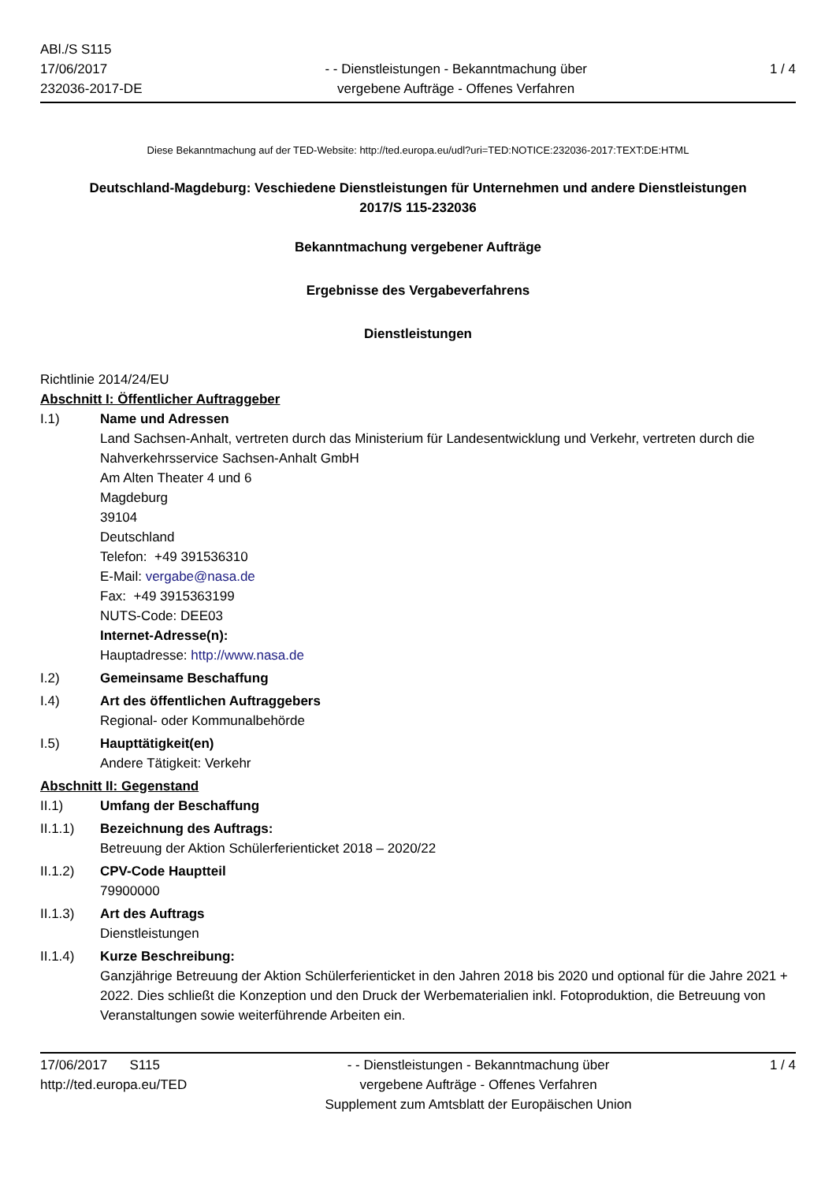ABl./S S115
17/06/2017
232036-2017-DE
- - Dienstleistungen - Bekanntmachung über
vergebene Aufträge - Offenes Verfahren
1 / 4
Diese Bekanntmachung auf der TED-Website: http://ted.europa.eu/udl?uri=TED:NOTICE:232036-2017:TEXT:DE:HTML
Deutschland-Magdeburg: Veschiedene Dienstleistungen für Unternehmen und andere Dienstleistungen
2017/S 115-232036
Bekanntmachung vergebener Aufträge
Ergebnisse des Vergabeverfahrens
Dienstleistungen
Richtlinie 2014/24/EU
Abschnitt I: Öffentlicher Auftraggeber
I.1) Name und Adressen
Land Sachsen-Anhalt, vertreten durch das Ministerium für Landesentwicklung und Verkehr, vertreten durch die Nahverkehrsservice Sachsen-Anhalt GmbH
Am Alten Theater 4 und 6
Magdeburg
39104
Deutschland
Telefon: +49 391536310
E-Mail: vergabe@nasa.de
Fax: +49 3915363199
NUTS-Code: DEE03
Internet-Adresse(n):
Hauptadresse: http://www.nasa.de
I.2) Gemeinsame Beschaffung
I.4) Art des öffentlichen Auftraggebers
Regional- oder Kommunalbehörde
I.5) Haupttätigkeit(en)
Andere Tätigkeit: Verkehr
Abschnitt II: Gegenstand
II.1) Umfang der Beschaffung
II.1.1) Bezeichnung des Auftrags:
Betreuung der Aktion Schülerferienticket 2018 – 2020/22
II.1.2) CPV-Code Hauptteil
79900000
II.1.3) Art des Auftrags
Dienstleistungen
II.1.4) Kurze Beschreibung:
Ganzjährige Betreuung der Aktion Schülerferienticket in den Jahren 2018 bis 2020 und optional für die Jahre 2021 + 2022. Dies schließt die Konzeption und den Druck der Werbematerialien inkl. Fotoproduktion, die Betreuung von Veranstaltungen sowie weiterführende Arbeiten ein.
17/06/2017 S115
http://ted.europa.eu/TED
- - Dienstleistungen - Bekanntmachung über
vergebene Aufträge - Offenes Verfahren
Supplement zum Amtsblatt der Europäischen Union
1 / 4